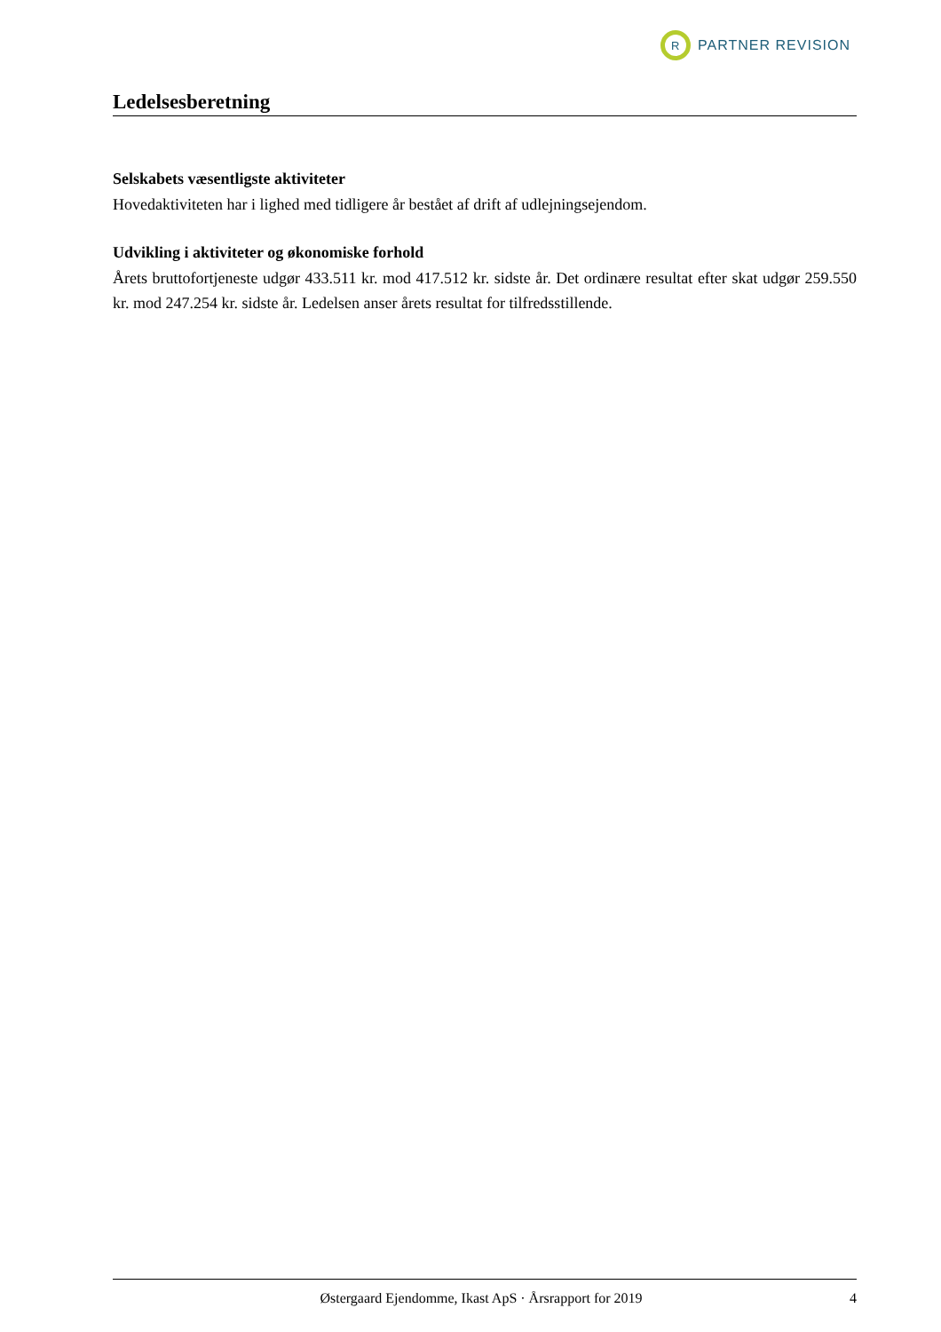R
PARTNER REVISION
Ledelsesberetning
Selskabets væsentligste aktiviteter
Hovedaktiviteten har i lighed med tidligere år bestået af drift af udlejningsejendom.
Udvikling i aktiviteter og økonomiske forhold
Årets bruttofortjeneste udgør 433.511 kr. mod 417.512 kr. sidste år. Det ordinære resultat efter skat udgør 259.550 kr. mod 247.254 kr. sidste år. Ledelsen anser årets resultat for tilfredsstillende.
Østergaard Ejendomme, Ikast ApS · Årsrapport for 2019 4